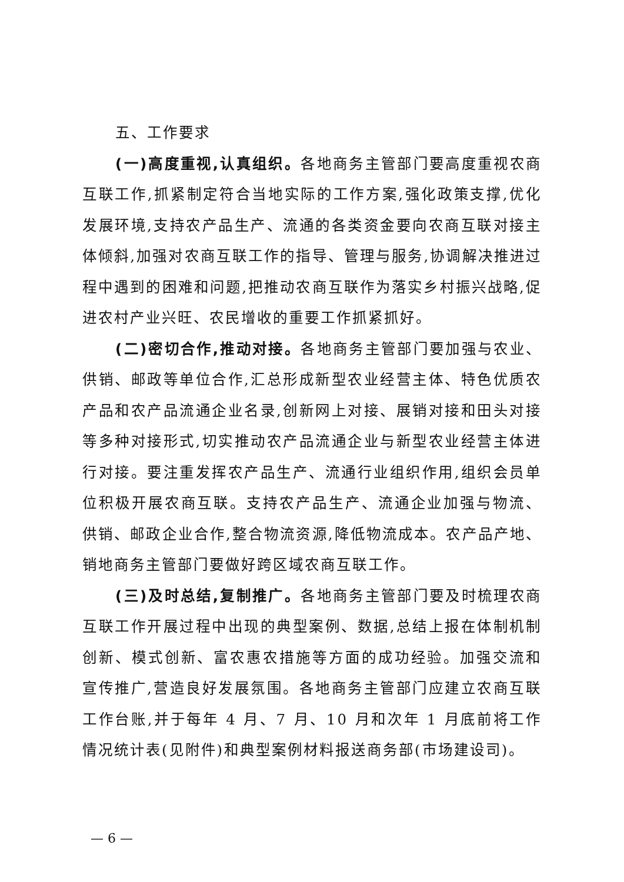五、工作要求
(一)高度重视,认真组织。各地商务主管部门要高度重视农商互联工作,抓紧制定符合当地实际的工作方案,强化政策支撑,优化发展环境,支持农产品生产、流通的各类资金要向农商互联对接主体倾斜,加强对农商互联工作的指导、管理与服务,协调解决推进过程中遇到的困难和问题,把推动农商互联作为落实乡村振兴战略,促进农村产业兴旺、农民增收的重要工作抓紧抓好。
(二)密切合作,推动对接。各地商务主管部门要加强与农业、供销、邮政等单位合作,汇总形成新型农业经营主体、特色优质农产品和农产品流通企业名录,创新网上对接、展销对接和田头对接等多种对接形式,切实推动农产品流通企业与新型农业经营主体进行对接。要注重发挥农产品生产、流通行业组织作用,组织会员单位积极开展农商互联。支持农产品生产、流通企业加强与物流、供销、邮政企业合作,整合物流资源,降低物流成本。农产品产地、销地商务主管部门要做好跨区域农商互联工作。
(三)及时总结,复制推广。各地商务主管部门要及时梳理农商互联工作开展过程中出现的典型案例、数据,总结上报在体制机制创新、模式创新、富农惠农措施等方面的成功经验。加强交流和宣传推广,营造良好发展氛围。各地商务主管部门应建立农商互联工作台账,并于每年 4 月、7 月、10 月和次年 1 月底前将工作情况统计表(见附件)和典型案例材料报送商务部(市场建设司)。
— 6 —